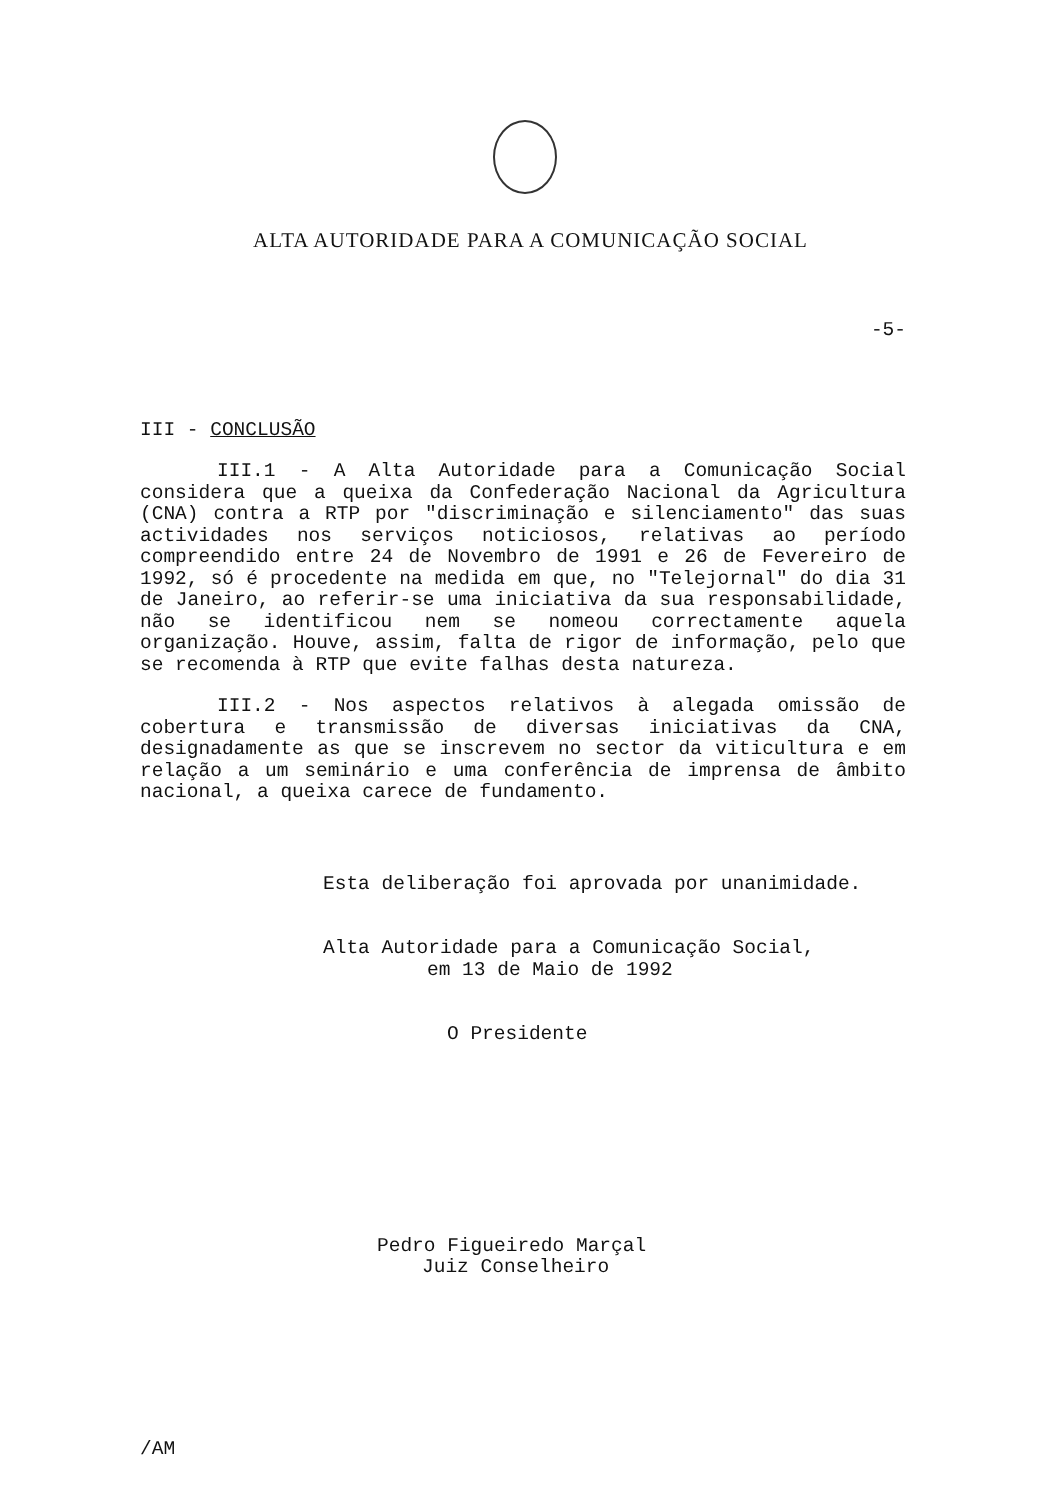ALTA AUTORIDADE PARA A COMUNICAÇÃO SOCIAL
-5-
III - CONCLUSÃO
III.1 - A Alta Autoridade para a Comunicação Social considera que a queixa da Confederação Nacional da Agricultura (CNA) contra a RTP por "discriminação e silenciamento" das suas actividades nos serviços noticiosos, relativas ao período compreendido entre 24 de Novembro de 1991 e 26 de Fevereiro de 1992, só é procedente na medida em que, no "Telejornal" do dia 31 de Janeiro, ao referir-se uma iniciativa da sua responsabilidade, não se identificou nem se nomeou correctamente aquela organização. Houve, assim, falta de rigor de informação, pelo que se recomenda à RTP que evite falhas desta natureza.
III.2 - Nos aspectos relativos à alegada omissão de cobertura e transmissão de diversas iniciativas da CNA, designadamente as que se inscrevem no sector da viticultura e em relação a um seminário e uma conferência de imprensa de âmbito nacional, a queixa carece de fundamento.
Esta deliberação foi aprovada por unanimidade.
Alta Autoridade para a Comunicação Social,
em 13 de Maio de 1992
O Presidente
Pedro Figueiredo Marçal
Juiz Conselheiro
/AM